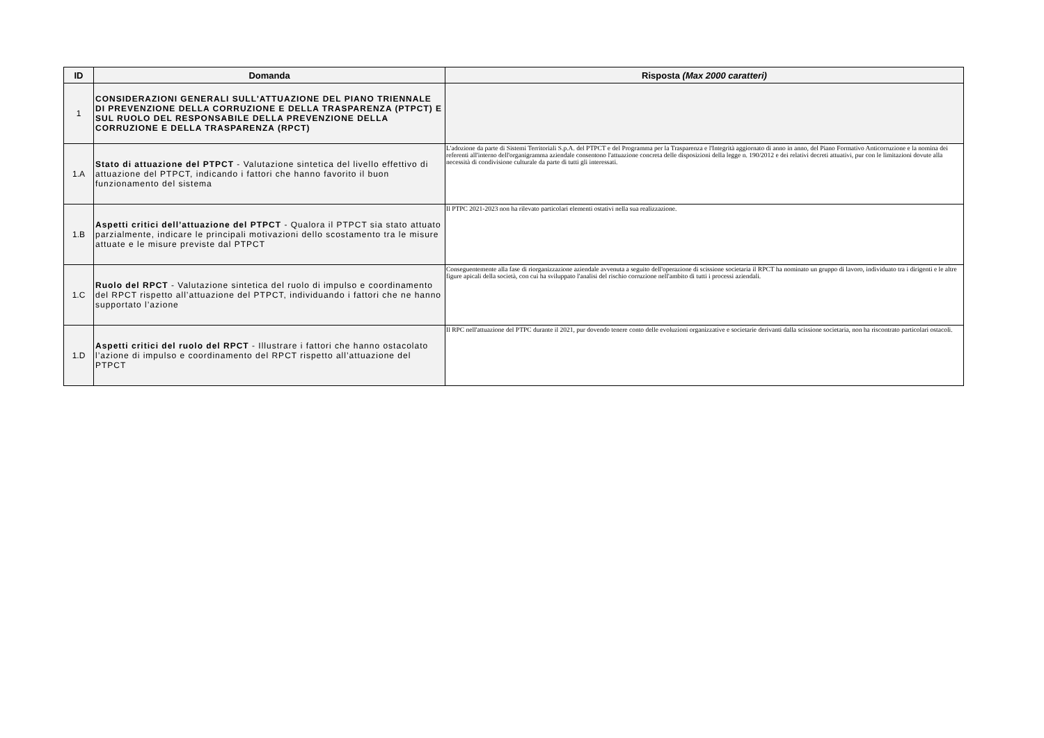| ID | Domanda | Risposta (Max 2000 caratteri) |
| --- | --- | --- |
| 1 | CONSIDERAZIONI GENERALI SULL'ATTUAZIONE DEL PIANO TRIENNALE DI PREVENZIONE DELLA CORRUZIONE E DELLA TRASPARENZA (PTPCT) E SUL RUOLO DEL RESPONSABILE DELLA PREVENZIONE DELLA CORRUZIONE E DELLA TRASPARENZA (RPCT) | |
| 1.A | Stato di attuazione del PTPCT - Valutazione sintetica del livello effettivo di attuazione del PTPCT, indicando i fattori che hanno favorito il buon funzionamento del sistema | L'adozione da parte di Sistemi Territoriali S.p.A. del PTPCT e del Programma per la Trasparenza e l'Integrità aggiornato di anno in anno, del Piano Formativo Anticorruzione e la nomina dei referenti all'interno dell'organigramma aziendale consentono l'attuazione concreta delle disposizioni della legge n. 190/2012 e dei relativi decreti attuativi, pur con le limitazioni dovute alla necessità di condivisione culturale da parte di tutti gli interessati. |
| 1.B | Aspetti critici dell’attuazione del PTPCT - Qualora il PTPCT sia stato attuato parzialmente, indicare le principali motivazioni dello scostamento tra le misure attuate e le misure previste dal PTPCT | Il PTPC 2021-2023 non ha rilevato particolari elementi ostativi nella sua realizzazione. |
| 1.C | Ruolo del RPCT - Valutazione sintetica del ruolo di impulso e coordinamento del RPCT rispetto all’attuazione del PTPCT, individuando i fattori che ne hanno supportato l’azione | Conseguentemente alla fase di riorganizzazione aziendale avvenuta a seguito dell'operazione di scissione societaria il RPCT ha nominato un gruppo di lavoro, individuato tra i dirigenti e le altre figure apicali della società, con cui ha sviluppato l'analisi del rischio corruzione nell'ambito di tutti i processi aziendali. |
| 1.D | Aspetti critici del ruolo del RPCT - Illustrare i fattori che hanno ostacolato l’azione di impulso e coordinamento del RPCT rispetto all’attuazione del PTPCT | Il RPC nell'attuazione del PTPC durante il 2021, pur dovendo tenere conto delle evoluzioni organizzative e societarie derivanti dalla scissione societaria, non ha riscontrato particolari ostacoli. |